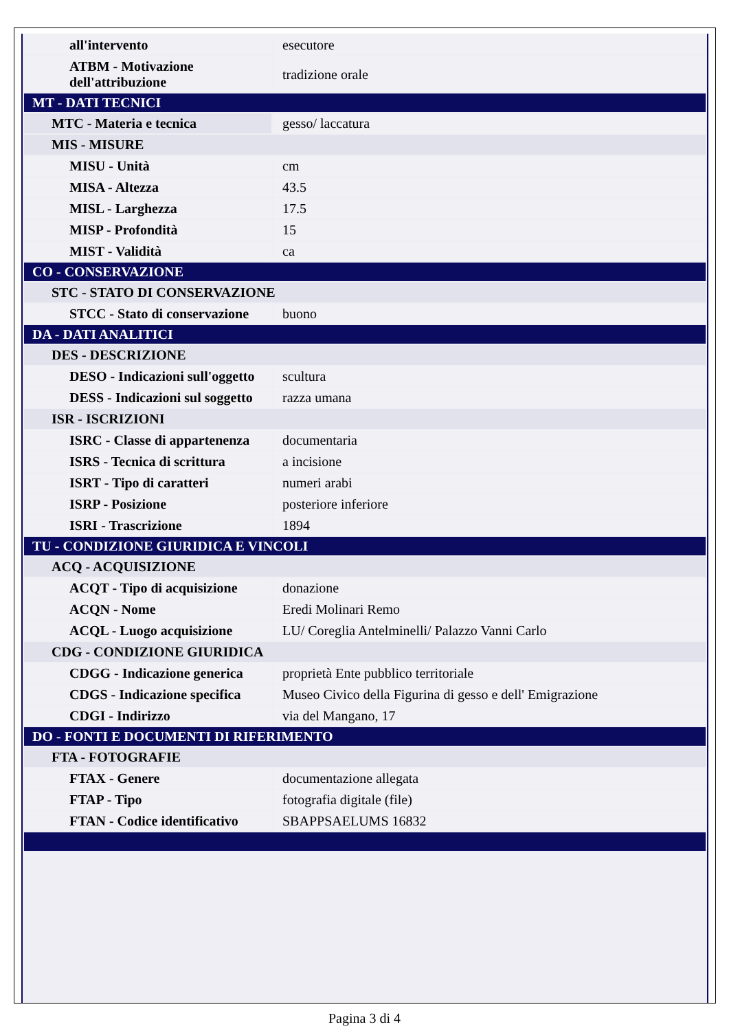| all'intervento | esecutore |
| ATBM - Motivazione dell'attribuzione | tradizione orale |
| MT - DATI TECNICI | |
| MTC - Materia e tecnica | gesso/ laccatura |
| MIS - MISURE | |
| MISU - Unità | cm |
| MISA - Altezza | 43.5 |
| MISL - Larghezza | 17.5 |
| MISP - Profondità | 15 |
| MIST - Validità | ca |
| CO - CONSERVAZIONE | |
| STC - STATO DI CONSERVAZIONE | |
| STCC - Stato di conservazione | buono |
| DA - DATI ANALITICI | |
| DES - DESCRIZIONE | |
| DESO - Indicazioni sull'oggetto | scultura |
| DESS - Indicazioni sul soggetto | razza umana |
| ISR - ISCRIZIONI | |
| ISRC - Classe di appartenenza | documentaria |
| ISRS - Tecnica di scrittura | a incisione |
| ISRT - Tipo di caratteri | numeri arabi |
| ISRP - Posizione | posteriore inferiore |
| ISRI - Trascrizione | 1894 |
| TU - CONDIZIONE GIURIDICA E VINCOLI | |
| ACQ - ACQUISIZIONE | |
| ACQT - Tipo di acquisizione | donazione |
| ACQN - Nome | Eredi Molinari Remo |
| ACQL - Luogo acquisizione | LU/ Coreglia Antelminelli/ Palazzo Vanni Carlo |
| CDG - CONDIZIONE GIURIDICA | |
| CDGG - Indicazione generica | proprietà Ente pubblico territoriale |
| CDGS - Indicazione specifica | Museo Civico della Figurina di gesso e dell' Emigrazione |
| CDGI - Indirizzo | via del Mangano, 17 |
| DO - FONTI E DOCUMENTI DI RIFERIMENTO | |
| FTA - FOTOGRAFIE | |
| FTAX - Genere | documentazione allegata |
| FTAP - Tipo | fotografia digitale (file) |
| FTAN - Codice identificativo | SBAPPSAELUMS 16832 |
Pagina 3 di 4